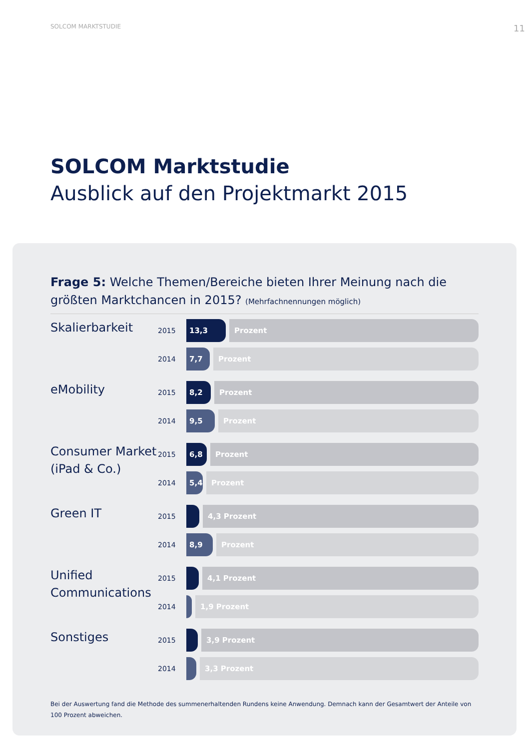SOLCOM MARKTSTUDIE 11
SOLCOM Marktstudie
Ausblick auf den Projektmarkt 2015
Frage 5: Welche Themen/Bereiche bieten Ihrer Meinung nach die größten Marktchancen in 2015? (Mehrfachnennungen möglich)
Skalierbarkeit
2015
13,3 Prozent
2014
7,7 Prozent
eMobility
2015
8,2 Prozent
2014
9,5 Prozent
Consumer Market (iPad & Co.)
2015
6,8 Prozent
2014
5,4 Prozent
Green IT
2015
4,3 Prozent
2014
8,9 Prozent
Unified Communications
2015
4,1 Prozent
2014
1,9 Prozent
Sonstiges
2015
3,9 Prozent
2014
3,3 Prozent
Bei der Auswertung fand die Methode des summenerhaltenden Rundens keine Anwendung. Demnach kann der Gesamtwert der Anteile von 100 Prozent abweichen.